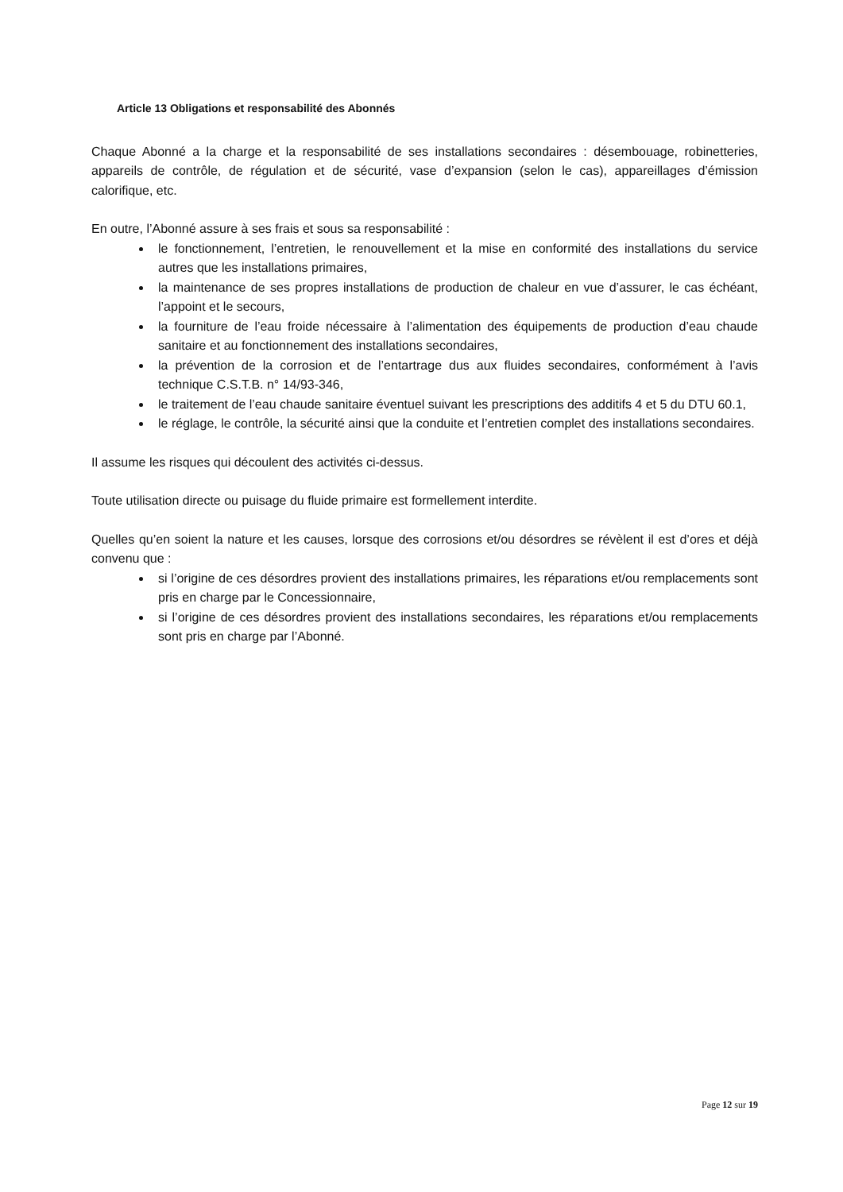Article 13 Obligations et responsabilité des Abonnés
Chaque Abonné a la charge et la responsabilité de ses installations secondaires : désembouage, robinetteries, appareils de contrôle, de régulation et de sécurité, vase d’expansion (selon le cas), appareillages d’émission calorifique, etc.
En outre, l’Abonné assure à ses frais et sous sa responsabilité :
le fonctionnement, l’entretien, le renouvellement et la mise en conformité des installations du service autres que les installations primaires,
la maintenance de ses propres installations de production de chaleur en vue d’assurer, le cas échéant, l’appoint et le secours,
la fourniture de l’eau froide nécessaire à l’alimentation des équipements de production d’eau chaude sanitaire et au fonctionnement des installations secondaires,
la prévention de la corrosion et de l’entartrage dus aux fluides secondaires, conformément à l’avis technique C.S.T.B. n° 14/93-346,
le traitement de l’eau chaude sanitaire éventuel suivant les prescriptions des additifs 4 et 5 du DTU 60.1,
le réglage, le contrôle, la sécurité ainsi que la conduite et l’entretien complet des installations secondaires.
Il assume les risques qui découlent des activités ci-dessus.
Toute utilisation directe ou puisage du fluide primaire est formellement interdite.
Quelles qu’en soient la nature et les causes, lorsque des corrosions et/ou désordres se révèlent il est d’ores et déjà convenu que :
si l’origine de ces désordres provient des installations primaires, les réparations et/ou remplacements sont pris en charge par le Concessionnaire,
si l’origine de ces désordres provient des installations secondaires, les réparations et/ou remplacements sont pris en charge par l’Abonné.
Page 12 sur 19